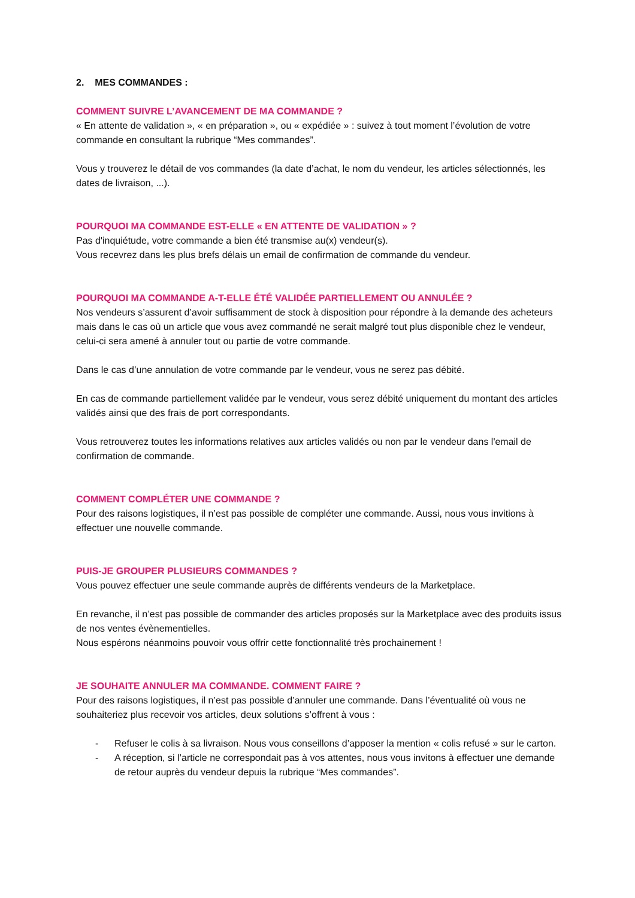2. MES COMMANDES :
COMMENT SUIVRE L’AVANCEMENT DE MA COMMANDE ?
« En attente de validation », « en préparation », ou « expédiée » : suivez à tout moment l’évolution de votre commande en consultant la rubrique “Mes commandes”.
Vous y trouverez le détail de vos commandes (la date d’achat, le nom du vendeur, les articles sélectionnés, les dates de livraison, ...).
POURQUOI MA COMMANDE EST-ELLE « EN ATTENTE DE VALIDATION » ?
Pas d'inquiétude, votre commande a bien été transmise au(x) vendeur(s).
Vous recevrez dans les plus brefs délais un email de confirmation de commande du vendeur.
POURQUOI MA COMMANDE A-T-ELLE ÉTÉ VALIDÉE PARTIELLEMENT OU ANNULÉE ?
Nos vendeurs s’assurent d’avoir suffisamment de stock à disposition pour répondre à la demande des acheteurs mais dans le cas où un article que vous avez commandé ne serait malgré tout plus disponible chez le vendeur, celui-ci sera amené à annuler tout ou partie de votre commande.
Dans le cas d’une annulation de votre commande par le vendeur, vous ne serez pas débité.
En cas de commande partiellement validée par le vendeur, vous serez débité uniquement du montant des articles validés ainsi que des frais de port correspondants.
Vous retrouverez toutes les informations relatives aux articles validés ou non par le vendeur dans l'email de confirmation de commande.
COMMENT COMPLÉTER UNE COMMANDE ?
Pour des raisons logistiques, il n’est pas possible de compléter une commande. Aussi, nous vous invitions à effectuer une nouvelle commande.
PUIS-JE GROUPER PLUSIEURS COMMANDES ?
Vous pouvez effectuer une seule commande auprès de différents vendeurs de la Marketplace.
En revanche, il n’est pas possible de commander des articles proposés sur la Marketplace avec des produits issus de nos ventes évènementielles.
Nous espérons néanmoins pouvoir vous offrir cette fonctionnalité très prochainement !
JE SOUHAITE ANNULER MA COMMANDE. COMMENT FAIRE ?
Pour des raisons logistiques, il n’est pas possible d’annuler une commande. Dans l’éventualité où vous ne souhaiteriez plus recevoir vos articles, deux solutions s’offrent à vous :
- Refuser le colis à sa livraison. Nous vous conseillons d’apposer la mention « colis refusé » sur le carton.
- A réception, si l’article ne correspondait pas à vos attentes, nous vous invitons à effectuer une demande de retour auprès du vendeur depuis la rubrique “Mes commandes”.